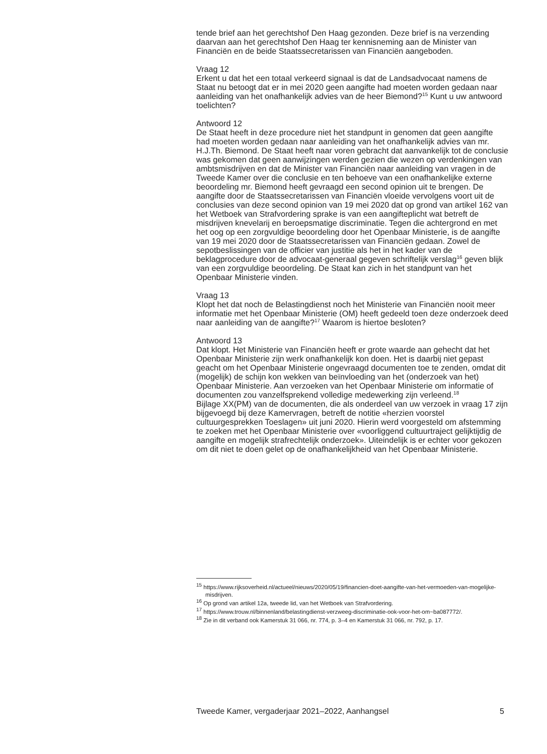tende brief aan het gerechtshof Den Haag gezonden. Deze brief is na verzending daarvan aan het gerechtshof Den Haag ter kennisneming aan de Minister van Financiën en de beide Staatssecretarissen van Financiën aangeboden.
Vraag 12
Erkent u dat het een totaal verkeerd signaal is dat de Landsadvocaat namens de Staat nu betoogt dat er in mei 2020 geen aangifte had moeten worden gedaan naar aanleiding van het onafhankelijk advies van de heer Biemond?<sup>15</sup> Kunt u uw antwoord toelichten?
Antwoord 12
De Staat heeft in deze procedure niet het standpunt in genomen dat geen aangifte had moeten worden gedaan naar aanleiding van het onafhankelijk advies van mr. H.J.Th. Biemond. De Staat heeft naar voren gebracht dat aanvankelijk tot de conclusie was gekomen dat geen aanwijzingen werden gezien die wezen op verdenkingen van ambtsmisdrijven en dat de Minister van Financiën naar aanleiding van vragen in de Tweede Kamer over die conclusie en ten behoeve van een onafhankelijke externe beoordeling mr. Biemond heeft gevraagd een second opinion uit te brengen. De aangifte door de Staatssecretarissen van Financiën vloeide vervolgens voort uit de conclusies van deze second opinion van 19 mei 2020 dat op grond van artikel 162 van het Wetboek van Strafvordering sprake is van een aangifteplicht wat betreft de misdrijven knevelarij en beroepsmatige discriminatie. Tegen die achtergrond en met het oog op een zorgvuldige beoordeling door het Openbaar Ministerie, is de aangifte van 19 mei 2020 door de Staatssecretarissen van Financiën gedaan. Zowel de sepotbeslissingen van de officier van justitie als het in het kader van de beklagprocedure door de advocaat-generaal gegeven schriftelijk verslag<sup>16</sup> geven blijk van een zorgvuldige beoordeling. De Staat kan zich in het standpunt van het Openbaar Ministerie vinden.
Vraag 13
Klopt het dat noch de Belastingdienst noch het Ministerie van Financiën nooit meer informatie met het Openbaar Ministerie (OM) heeft gedeeld toen deze onderzoek deed naar aanleiding van de aangifte?<sup>17</sup> Waarom is hiertoe besloten?
Antwoord 13
Dat klopt. Het Ministerie van Financiën heeft er grote waarde aan gehecht dat het Openbaar Ministerie zijn werk onafhankelijk kon doen. Het is daarbij niet gepast geacht om het Openbaar Ministerie ongevraagd documenten toe te zenden, omdat dit (mogelijk) de schijn kon wekken van beïnvloeding van het (onderzoek van het) Openbaar Ministerie. Aan verzoeken van het Openbaar Ministerie om informatie of documenten zou vanzelfsprekend volledige medewerking zijn verleend.<sup>18</sup>
Bijlage XX(PM) van de documenten, die als onderdeel van uw verzoek in vraag 17 zijn bijgevoegd bij deze Kamervragen, betreft de notitie «herzien voorstel cultuurgesprekken Toeslagen» uit juni 2020. Hierin werd voorgesteld om afstemming te zoeken met het Openbaar Ministerie over «voorliggend cultuurtraject gelijktijdig de aangifte en mogelijk strafrechtelijk onderzoek». Uiteindelijk is er echter voor gekozen om dit niet te doen gelet op de onafhankelijkheid van het Openbaar Ministerie.
<sup>15</sup> https://www.rijksoverheid.nl/actueel/nieuws/2020/05/19/financien-doet-aangifte-van-het-vermoeden-van-mogelijke-misdrijven.
<sup>16</sup> Op grond van artikel 12a, tweede lid, van het Wetboek van Strafvordering.
<sup>17</sup> https://www.trouw.nl/binnenland/belastingdienst-verzweeg-discriminatie-ook-voor-het-om~ba087772/.
<sup>18</sup> Zie in dit verband ook Kamerstuk 31 066, nr. 774, p. 3–4 en Kamerstuk 31 066, nr. 792, p. 17.
Tweede Kamer, vergaderjaar 2021–2022, Aanhangsel 5